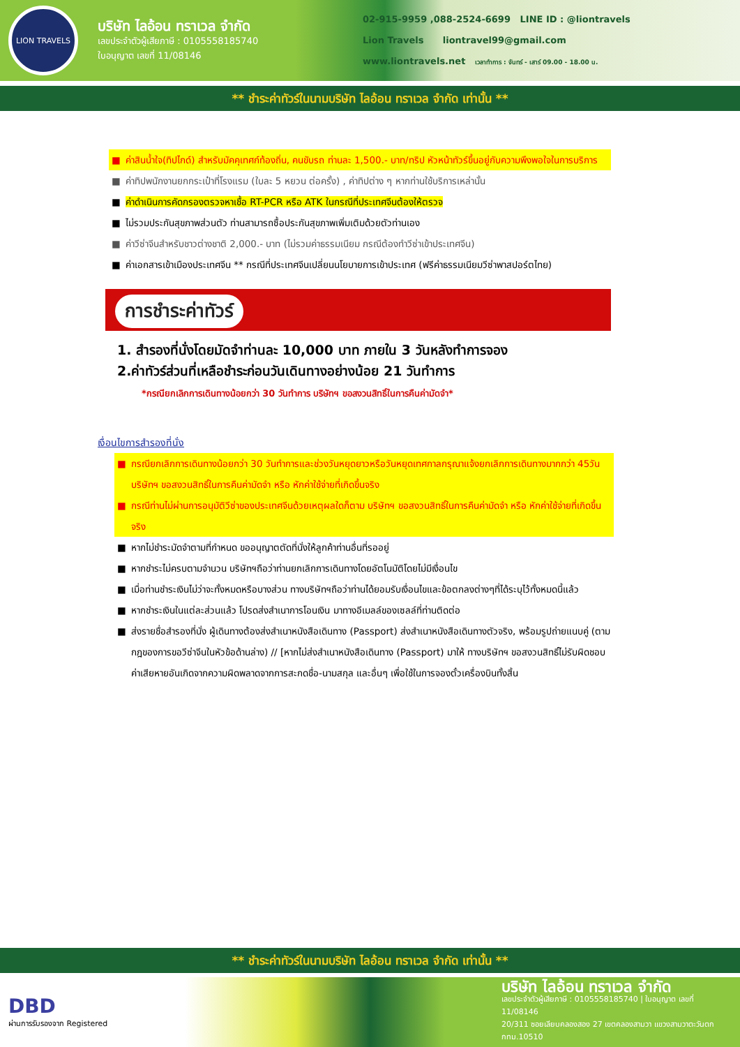LION TRAVELS
บริษัท ไลอ้อน ทราเวล จำกัด
เลขประจำตัวผู้เสียภาษี : 0105558185740
ใบอนุญาต เลขที่ 11/08146
02-915-9959 ,088-2524-6699 LINE ID : @liontravels
Lion Travels liontravel99@gmail.com
www.liontravels.net เวลาทำการ : จันทร์ - เสาร์ 09.00 - 18.00 น.
** ชำระค่าทัวร์ในนามบริษัท ไลอ้อน ทราเวล จำกัด เท่านั้น **
■ ค่าสินน้ำใจ(ทิปไกด์) สำหรับมัคคุเทศก์ท้องถิ่น, คนขับรถ ท่านละ 1,500.- บาท/ทริป หัวหน้าทัวร์ขึ้นอยู่กับความพึงพอใจในการบริการ
■ ค่าทิปพนักงานยกกระเป๋าที่โรงแรม (ใบละ 5 หยวน ต่อครั้ง) , ค่าทิปต่าง ๆ หากท่านใช้บริการเหล่านั้น
■ ค่าดำเนินการคัดกรองตรวจหาเชื้อ RT-PCR หรือ ATK ในกรณีที่ประเทศจีนต้องให้ตรวจ
■ ไม่รวมประกันสุขภาพส่วนตัว ท่านสามารถซื้อประกันสุขภาพเพิ่มเติมด้วยตัวท่านเอง
■ ค่าวีซ่าจีนสำหรับชาวต่างชาติ 2,000.- บาท (ไม่รวมค่าธรรมเนียม กรณีต้องทำวีซ่าเข้าประเทศจีน)
■ ค่าเอกสารเข้าเมืองประเทศจีน ** กรณีที่ประเทศจีนเปลี่ยนนโยบายการเข้าประเทศ (ฟรีค่าธรรมเนียมวีซ่าพาสปอร์ตไทย)
การชำระค่าทัวร์
1. สำรองที่นั่งโดยมัดจำท่านละ 10,000 บาท ภายใน 3 วันหลังทำการจอง
2.ค่าทัวร์ส่วนที่เหลือชำระก่อนวันเดินทางอย่างน้อย 21 วันทำการ
*กรณียกเลิกการเดินทางน้อยกว่า 30 วันทำการ บริษัทฯ ขอสงวนสิทธิ์ในการคืนค่ามัดจำ*
เงื่อนไขการสำรองที่นั่ง
■ กรณียกเลิกการเดินทางน้อยกว่า 30 วันทำการและช่วงวันหยุดยาวหรือวันหยุดเทศกาลกรุณาแจ้งยกเลิกการเดินทางมากกว่า 45วัน บริษัทฯ ขอสงวนสิทธิ์ในการคืนค่ามัดจำ หรือ หักค่าใช้จ่ายที่เกิดขึ้นจริง
■ กรณีท่านไม่ผ่านการอนุมัติวีซ่าของประเทศจีนด้วยเหตุผลใดก็ตาม บริษัทฯ ขอสงวนสิทธิ์ในการคืนค่ามัดจำ หรือ หักค่าใช้จ่ายที่เกิดขึ้นจริง
■ หากไม่ชำระมัดจำตามที่กำหนด ขออนุญาตตัดที่นั่งให้ลูกค้าท่านอื่นที่รออยู่
■ หากชำระไม่ครบตามจำนวน บริษัทฯถือว่าท่านยกเลิกการเดินทางโดยอัตโนมัติโดยไม่มีเงื่อนไข
■ เมื่อท่านชำระเงินไม่ว่าจะทั้งหมดหรือบางส่วน ทางบริษัทฯถือว่าท่านได้ยอมรับเงื่อนไขและข้อตกลงต่างๆที่ได้ระบุไว้ทั้งหมดนี้แล้ว
■ หากชำระเงินในแต่ละส่วนแล้ว โปรดส่งสำเนาการโอนเงิน มาทางอีเมลล์ของเซลล์ที่ท่านติดต่อ
■ ส่งรายชื่อสำรองที่นั่ง ผู้เดินทางต้องส่งสำเนาหนังสือเดินทาง (Passport) ส่งสำเนาหนังสือเดินทางตัวจริง, พร้อมรูปถ่ายแนบคู่ (ตามกฎของการขอวีซ่าจีนในหัวข้อด้านล่าง) // [หากไม่ส่งสำเนาหนังสือเดินทาง (Passport) มาให้ ทางบริษัทฯ ขอสงวนสิทธิ์ไม่รับผิดชอบค่าเสียหายอันเกิดจากความผิดพลาดจากการสะกดชื่อ-นามสกุล และอื่นๆ เพื่อใช้ในการจองตั๋วเครื่องบินทั้งสิ้น
** ชำระค่าทัวร์ในนามบริษัท ไลอ้อน ทราเวล จำกัด เท่านั้น **
DBD
ผ่านการรับรองจาก Registered
บริษัท ไลอ้อน ทราเวล จำกัด
เลขประจำตัวผู้เสียภาษี : 0105558185740 | ใบอนุญาต เลขที่ 11/08146
20/311 ซอยเลียบคลองสอง 27 เขตคลองสามวา แขวงสามวาตะวันตก กทม.10510